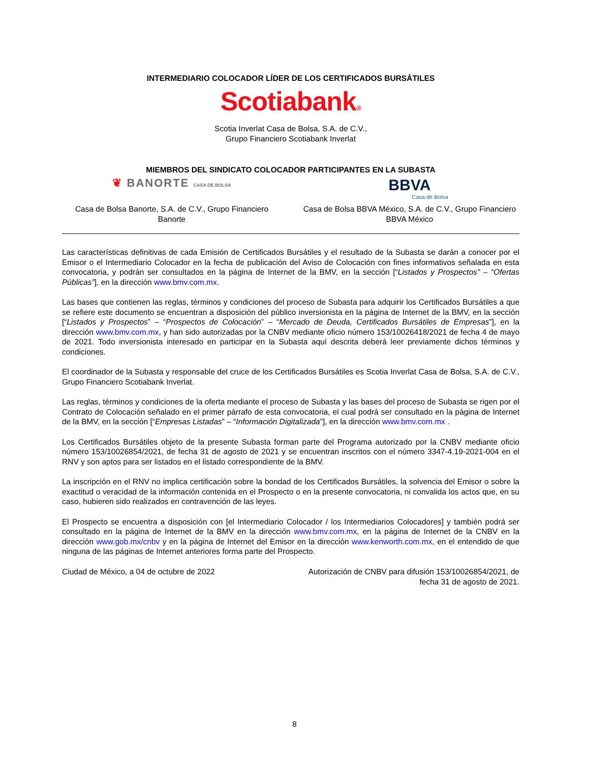INTERMEDIARIO COLOCADOR LÍDER DE LOS CERTIFICADOS BURSÁTILES
Scotiabank®
Scotia Inverlat Casa de Bolsa, S.A. de C.V.,
Grupo Financiero Scotiabank Inverlat
MIEMBROS DEL SINDICATO COLOCADOR PARTICIPANTES EN LA SUBASTA
❦ BANORTE CASA DE BOLSA
BBVA
Casa de Bolsa
Casa de Bolsa Banorte, S.A. de C.V., Grupo Financiero Banorte
Casa de Bolsa BBVA México, S.A. de C.V., Grupo Financiero BBVA México
Las características definitivas de cada Emisión de Certificados Bursátiles y el resultado de la Subasta se darán a conocer por el Emisor o el Intermediario Colocador en la fecha de publicación del Aviso de Colocación con fines informativos señalada en esta convocatoria, y podrán ser consultados en la página de Internet de la BMV, en la sección [“Listados y Prospectos” – “Ofertas Públicas”], en la dirección www.bmv.com.mx.
Las bases que contienen las reglas, términos y condiciones del proceso de Subasta para adquirir los Certificados Bursátiles a que se refiere este documento se encuentran a disposición del público inversionista en la página de Internet de la BMV, en la sección [“Listados y Prospectos” – “Prospectos de Colocación” – “Mercado de Deuda, Certificados Bursátiles de Empresas”], en la dirección www.bmv.com.mx, y han sido autorizadas por la CNBV mediante oficio número 153/10026418/2021 de fecha 4 de mayo de 2021. Todo inversionista interesado en participar en la Subasta aquí descrita deberá leer previamente dichos términos y condiciones.
El coordinador de la Subasta y responsable del cruce de los Certificados Bursátiles es Scotia Inverlat Casa de Bolsa, S.A. de C.V., Grupo Financiero Scotiabank Inverlat.
Las reglas, términos y condiciones de la oferta mediante el proceso de Subasta y las bases del proceso de Subasta se rigen por el Contrato de Colocación señalado en el primer párrafo de esta convocatoria, el cual podrá ser consultado en la página de Internet de la BMV, en la sección [“Empresas Listadas” – “Información Digitalizada”], en la dirección www.bmv.com.mx .
Los Certificados Bursátiles objeto de la presente Subasta forman parte del Programa autorizado por la CNBV mediante oficio número 153/10026854/2021, de fecha 31 de agosto de 2021 y se encuentran inscritos con el número 3347-4.19-2021-004 en el RNV y son aptos para ser listados en el listado correspondiente de la BMV.
La inscripción en el RNV no implica certificación sobre la bondad de los Certificados Bursátiles, la solvencia del Emisor o sobre la exactitud o veracidad de la información contenida en el Prospecto o en la presente convocatoria, ni convalida los actos que, en su caso, hubieren sido realizados en contravención de las leyes.
El Prospecto se encuentra a disposición con [el Intermediario Colocador / los Intermediarios Colocadores] y también podrá ser consultado en la página de Internet de la BMV en la dirección www.bmv.com.mx, en la página de Internet de la CNBV en la dirección www.gob.mx/cnbv y en la página de Internet del Emisor en la dirección www.kenworth.com.mx, en el entendido de que ninguna de las páginas de Internet anteriores forma parte del Prospecto.
Ciudad de México, a 04 de octubre de 2022
Autorización de CNBV para difusión 153/10026854/2021, de fecha 31 de agosto de 2021.
8